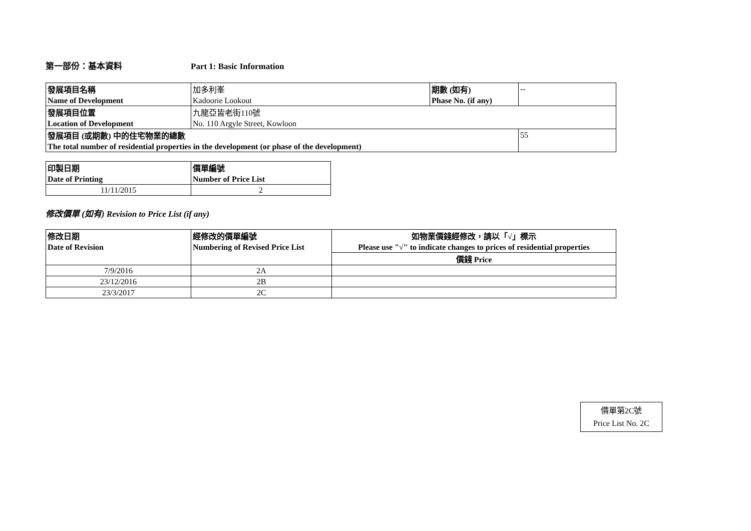第一部份：基本資料 Part 1: Basic Information
| 發展項目名稱 | 加多利峯 | 期數 (如有) | -- |
| Name of Development | Kadoorie Lookout | Phase No. (if any) | |
| 發展項目位置 | 九龍亞皆老街110號 | | |
| Location of Development | No. 110 Argyle Street, Kowloon | | |
| 發展項目 (或期數) 中的住宅物業的總數 | | | 55 |
| The total number of residential properties in the development (or phase of the development) | | | |
| 印製日期 | 價單編號 |
| Date of Printing | Number of Price List |
| 11/11/2015 | 2 |
修改價單 (如有) Revision to Price List (if any)
| 修改日期 | 經修改的價單編號 | 如物業價錢經修改，請以「√」標示 |
| Date of Revision | Numbering of Revised Price List | Please use "√" to indicate changes to prices of residential properties |
| | | 價錢 Price |
| 7/9/2016 | 2A | |
| 23/12/2016 | 2B | |
| 23/3/2017 | 2C | |
價單第2C號
Price List No. 2C